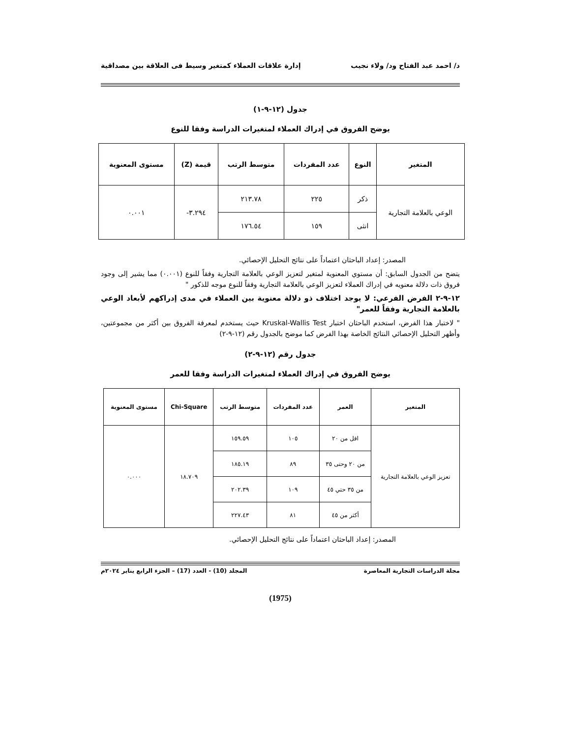د/ احمد عبد الفتاح ود/ ولاء نجيب إدارة علاقات العملاء كمتغير وسيط فى العلاقة بين مصداقية
جدول (١٢-٩-١)
يوضح الفروق في إدراك العملاء لمتغيرات الدراسة وفقا للنوع
| المتغير | النوع | عدد المفردات | متوسط الرتب | قيمة (Z) | مستوى المعنوية |
| --- | --- | --- | --- | --- | --- |
| الوعي بالعلامة التجارية | ذكر | ٢٢٥ | ٢١٣.٧٨ | ٣.٢٩٤- | ٠.٠٠١ |
| | انثى | ١٥٩ | ١٧٦.٥٤ | | |
المصدر: إعداد الباحثان اعتماداً على نتائج التحليل الإحصائي.
يتضح من الجدول السابق: أن مستوي المعنوية لمتغير لتعزيز الوعي بالعلامة التجارية وفقاً للنوع (٠.٠٠١) مما يشير إلى وجود فروق ذات دلالة معنويه في إدراك العملاء لتعزيز الوعي بالعلامة التجارية وفقاً للنوع موجه للذكور "
١٢-٩-٢ الفرض الفرعي: لا يوجد اختلاف ذو دلالة معنوية بين العملاء في مدى إدراكهم لأبعاد الوعي بالعلامة التجارية وفقاً للعمر"
" لاختبار هذا الفرض، استخدم الباحثان اختبار Kruskal-Wallis Test حيث يستخدم لمعرفة الفروق بين أكثر من مجموعتين، وأظهر التحليل الإحصائي النتائج الخاصة بهذا الفرض كما موضح بالجدول رقم (١٢-٩-٢)
جدول رقم (١٢-٩-٢)
يوضح الفروق في إدراك العملاء لمتغيرات الدراسة وفقا للعمر
| المتغير | العمر | عدد المفردات | متوسط الرتب | Chi-Square | مستوى المعنوية |
| --- | --- | --- | --- | --- | --- |
| تعزيز الوعي بالعلامة التجارية | اقل من ٢٠ | ١٠٥ | ١٥٩.٥٩ | ١٨.٧٠٩ | ٠.٠٠٠ |
| | من ٢٠ وحتى ٣٥ | ٨٩ | ١٨٥.١٩ | | |
| | من ٣٥ حتي ٤٥ | ١٠٩ | ٢٠٢.٣٩ | | |
| | أكثر من ٤٥ | ٨١ | ٢٢٧.٤٣ | | |
المصدر: إعداد الباحثان اعتماداً على نتائج التحليل الإحصائي.
مجلة الدراسات التجارية المعاصرة المجلد (10) - العدد (17) – الجزء الرابع يناير ٢٠٢٤م
(1975)